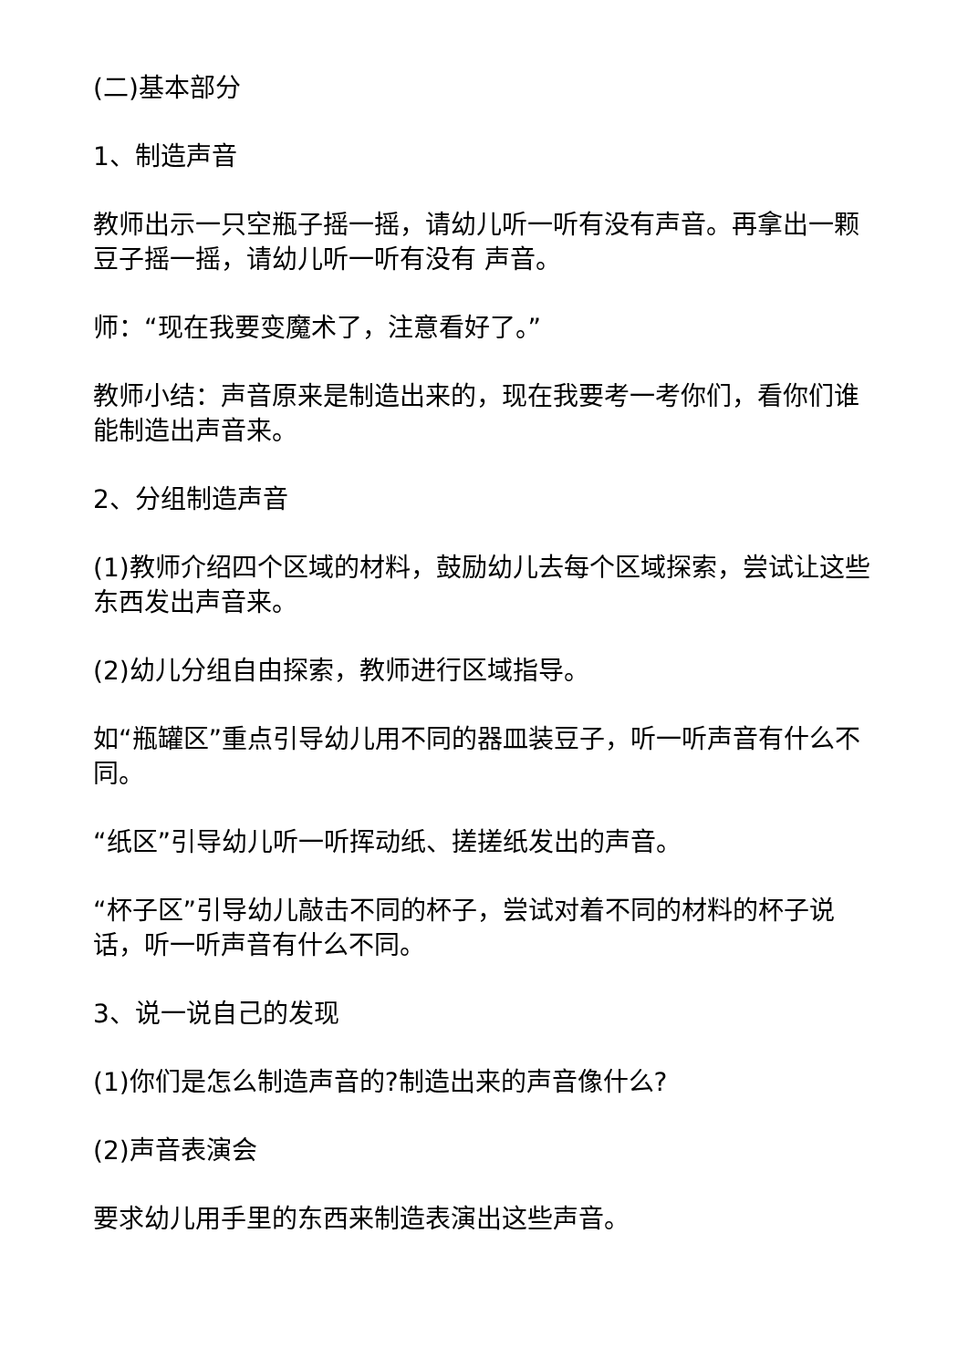(二)基本部分
1、制造声音
教师出示一只空瓶子摇一摇，请幼儿听一听有没有声音。再拿出一颗豆子摇一摇，请幼儿听一听有没有 声音。
师：“现在我要变魔术了，注意看好了。”
教师小结：声音原来是制造出来的，现在我要考一考你们，看你们谁能制造出声音来。
2、分组制造声音
(1)教师介绍四个区域的材料，鼓励幼儿去每个区域探索，尝试让这些东西发出声音来。
(2)幼儿分组自由探索，教师进行区域指导。
如“瓶罐区”重点引导幼儿用不同的器皿装豆子，听一听声音有什么不同。
“纸区”引导幼儿听一听挥动纸、搓搓纸发出的声音。
“杯子区”引导幼儿敲击不同的杯子，尝试对着不同的材料的杯子说话，听一听声音有什么不同。
3、说一说自己的发现
(1)你们是怎么制造声音的?制造出来的声音像什么?
(2)声音表演会
要求幼儿用手里的东西来制造表演出这些声音。